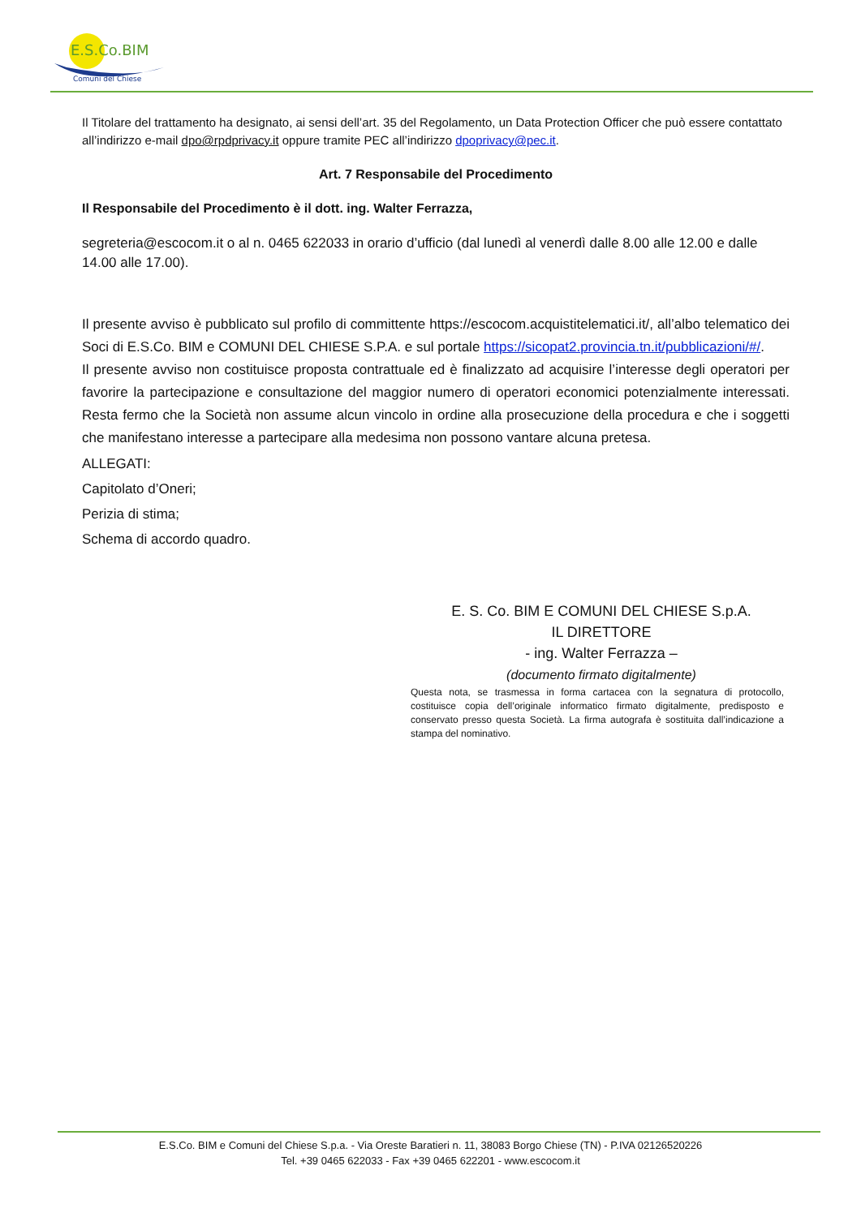E.S.Co.BIM
Comuni del Chiese
Il Titolare del trattamento ha designato, ai sensi dell’art. 35 del Regolamento, un Data Protection Officer che può essere contattato all’indirizzo e-mail dpo@rpdprivacy.it oppure tramite PEC all’indirizzo dpoprivacy@pec.it.
Art. 7 Responsabile del Procedimento
Il Responsabile del Procedimento è il dott. ing. Walter Ferrazza,
segreteria@escocom.it o al n. 0465 622033 in orario d’ufficio (dal lunedì al venerdì dalle 8.00 alle 12.00 e dalle 14.00 alle 17.00).
Il presente avviso è pubblicato sul profilo di committente https://escocom.acquistitelematici.it/, all’albo telematico dei Soci di E.S.Co. BIM e COMUNI DEL CHIESE S.P.A. e sul portale https://sicopat2.provincia.tn.it/pubblicazioni/#/.
Il presente avviso non costituisce proposta contrattuale ed è finalizzato ad acquisire l’interesse degli operatori per favorire la partecipazione e consultazione del maggior numero di operatori economici potenzialmente interessati. Resta fermo che la Società non assume alcun vincolo in ordine alla prosecuzione della procedura e che i soggetti che manifestano interesse a partecipare alla medesima non possono vantare alcuna pretesa.
ALLEGATI:
Capitolato d’Oneri;
Perizia di stima;
Schema di accordo quadro.
E. S. Co. BIM E COMUNI DEL CHIESE S.p.A.
IL DIRETTORE
- ing. Walter Ferrazza –
(documento firmato digitalmente)
Questa nota, se trasmessa in forma cartacea con la segnatura di protocollo, costituisce copia dell’originale informatico firmato digitalmente, predisposto e conservato presso questa Società. La firma autografa è sostituita dall’indicazione a stampa del nominativo.
E.S.Co. BIM e Comuni del Chiese S.p.a. - Via Oreste Baratieri n. 11, 38083 Borgo Chiese (TN) - P.IVA 02126520226
Tel. +39 0465 622033 - Fax +39 0465 622201 - www.escocom.it